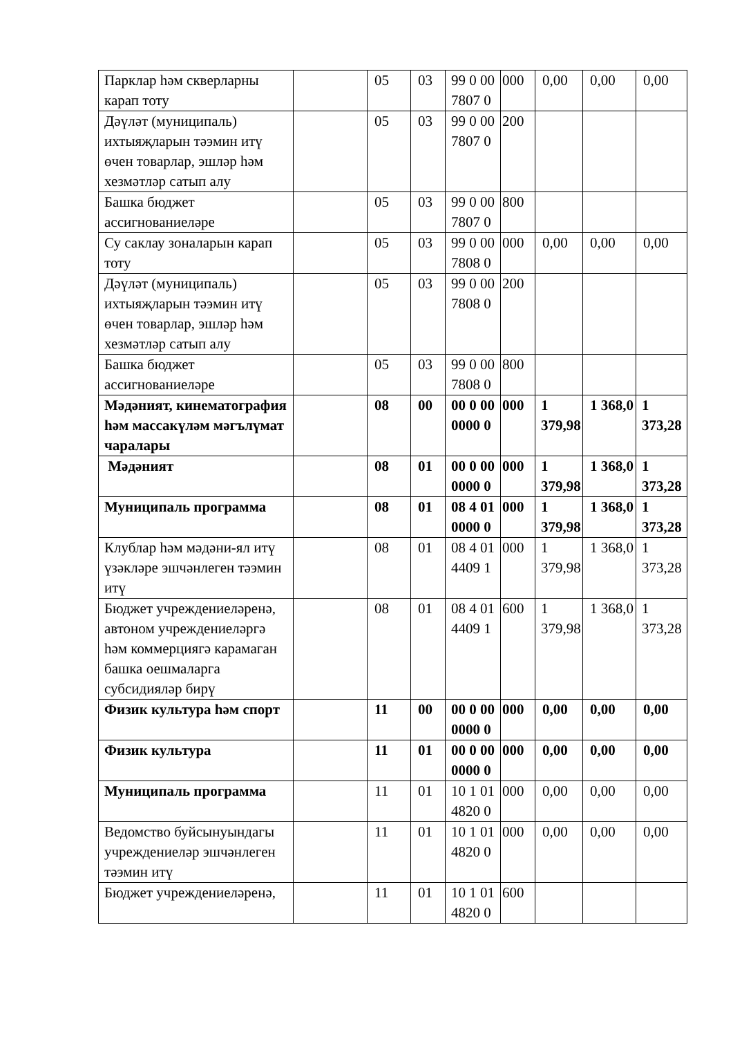| Парклар һәм скверларны карап тоту | | 05 | 03 | 99 0 00 7807 0 | 000 | 0,00 | 0,00 | 0,00 |
| Дәүләт (муниципаль) ихтыяҗларын тәэмин итү өчен товарлар, эшләр һәм хезмәтләр сатып алу | | 05 | 03 | 99 0 00 7807 0 | 200 | | | |
| Башка бюджет ассигнованиеләре | | 05 | 03 | 99 0 00 7807 0 | 800 | | | |
| Су саклау зоналарын карап тоту | | 05 | 03 | 99 0 00 7808 0 | 000 | 0,00 | 0,00 | 0,00 |
| Дәүләт (муниципаль) ихтыяҗларын тәэмин итү өчен товарлар, эшләр һәм хезмәтләр сатып алу | | 05 | 03 | 99 0 00 7808 0 | 200 | | | |
| Башка бюджет ассигнованиеләре | | 05 | 03 | 99 0 00 7808 0 | 800 | | | |
| Мәдәният, кинематография һәм массакүләм мәгълүмат чаралары | | 08 | 00 | 00 0 00 0000 0 | 000 | 1 379,98 | 1 368,0 | 1 373,28 |
| Мәдәният | | 08 | 01 | 00 0 00 0000 0 | 000 | 1 379,98 | 1 368,0 | 1 373,28 |
| Муниципаль программа | | 08 | 01 | 08 4 01 0000 0 | 000 | 1 379,98 | 1 368,0 | 1 373,28 |
| Клублар һәм мәдәни-ял итү үзәкләре эшчәнлеген тәэмин итү | | 08 | 01 | 08 4 01 4409 1 | 000 | 1 379,98 | 1 368,0 | 1 373,28 |
| Бюджет учреждениеләренә, автоном учреждениеләргә һәм коммерциягә карамаган башка оешмаларга субсидияләр бирү | | 08 | 01 | 08 4 01 4409 1 | 600 | 1 379,98 | 1 368,0 | 1 373,28 |
| Физик культура һәм спорт | | 11 | 00 | 00 0 00 0000 0 | 000 | 0,00 | 0,00 | 0,00 |
| Физик культура | | 11 | 01 | 00 0 00 0000 0 | 000 | 0,00 | 0,00 | 0,00 |
| Муниципаль программа | | 11 | 01 | 10 1 01 4820 0 | 000 | 0,00 | 0,00 | 0,00 |
| Ведомство буйсынуындагы учреждениеләр эшчәнлеген тәэмин итү | | 11 | 01 | 10 1 01 4820 0 | 000 | 0,00 | 0,00 | 0,00 |
| Бюджет учреждениеләренә, | | 11 | 01 | 10 1 01 4820 0 | 600 | | | |